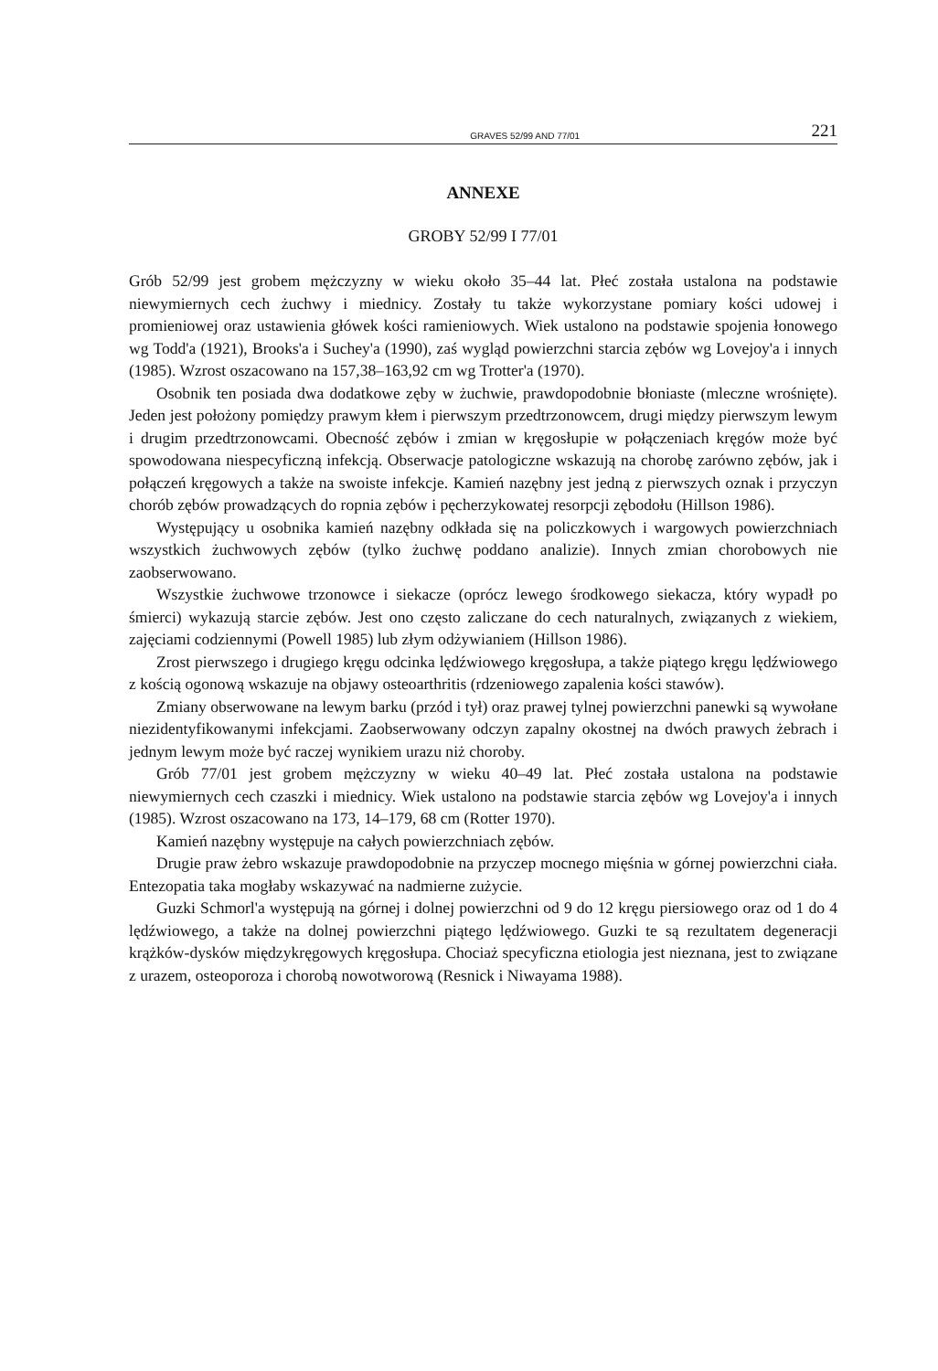GRAVES 52/99 AND 77/01 221
ANNEXE
GROBY 52/99 I 77/01
Grób 52/99 jest grobem mężczyzny w wieku około 35–44 lat. Płeć została ustalona na podstawie niewymiernych cech żuchwy i miednicy. Zostały tu także wykorzystane pomiary kości udowej i promieniowej oraz ustawienia główek kości ramieniowych. Wiek ustalono na podstawie spojenia łonowego wg Todd'a (1921), Brooks'a i Suchey'a (1990), zaś wygląd powierzchni starcia zębów wg Lovejoy'a i innych (1985). Wzrost oszacowano na 157,38–163,92 cm wg Trotter'a (1970).
Osobnik ten posiada dwa dodatkowe zęby w żuchwie, prawdopodobnie błoniaste (mleczne wrośnięte). Jeden jest położony pomiędzy prawym kłem i pierwszym przedtrzonowcem, drugi między pierwszym lewym i drugim przedtrzonowcami. Obecność zębów i zmian w kręgosłupie w połączeniach kręgów może być spowodowana niespecyficzną infekcją. Obserwacje patologiczne wskazują na chorobę zarówno zębów, jak i połączeń kręgowych a także na swoiste infekcje. Kamień nazębny jest jedną z pierwszych oznak i przyczyn chorób zębów prowadzących do ropnia zębów i pęcherzykowatej resorpcji zębodołu (Hillson 1986).
Występujący u osobnika kamień nazębny odkłada się na policzkowych i wargowych powierzchniach wszystkich żuchwowych zębów (tylko żuchwę poddano analizie). Innych zmian chorobowych nie zaobserwowano.
Wszystkie żuchwowe trzonowce i siekacze (oprócz lewego środkowego siekacza, który wypadł po śmierci) wykazują starcie zębów. Jest ono często zaliczane do cech naturalnych, związanych z wiekiem, zajęciami codziennymi (Powell 1985) lub złym odżywianiem (Hillson 1986).
Zrost pierwszego i drugiego kręgu odcinka lędźwiowego kręgosłupa, a także piątego kręgu lędźwiowego z kością ogonową wskazuje na objawy osteoarthritis (rdzeniowego zapalenia kości stawów).
Zmiany obserwowane na lewym barku (przód i tył) oraz prawej tylnej powierzchni panewki są wywołane niezidentyfikowanymi infekcjami. Zaobserwowany odczyn zapalny okostnej na dwóch prawych żebrach i jednym lewym może być raczej wynikiem urazu niż choroby.
Grób 77/01 jest grobem mężczyzny w wieku 40–49 lat. Płeć została ustalona na podstawie niewymiernych cech czaszki i miednicy. Wiek ustalono na podstawie starcia zębów wg Lovejoy'a i innych (1985). Wzrost oszacowano na 173, 14–179, 68 cm (Rotter 1970).
Kamień nazębny występuje na całych powierzchniach zębów.
Drugie praw żebro wskazuje prawdopodobnie na przyczep mocnego mięśnia w górnej powierzchni ciała. Entezopatia taka mogłaby wskazywać na nadmierne zużycie.
Guzki Schmorl'a występują na górnej i dolnej powierzchni od 9 do 12 kręgu piersiowego oraz od 1 do 4 lędźwiowego, a także na dolnej powierzchni piątego lędźwiowego. Guzki te są rezultatem degeneracji krążków-dysków międzykręgowych kręgosłupa. Chociaż specyficzna etiologia jest nieznana, jest to związane z urazem, osteoporoza i chorobą nowotworową (Resnick i Niwayama 1988).